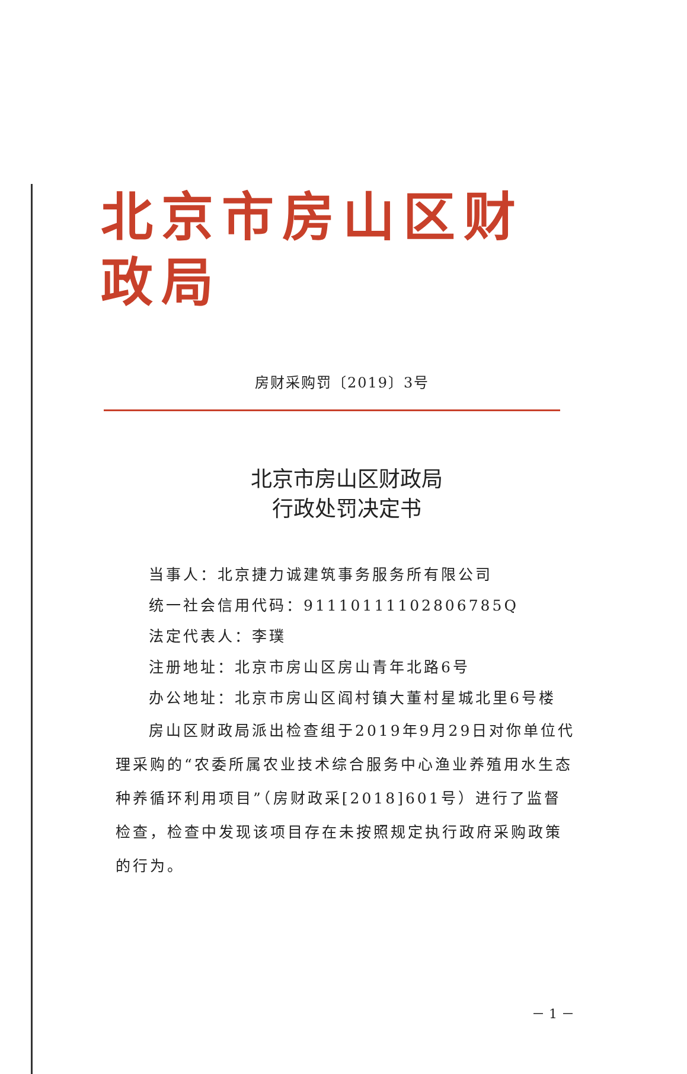北京市房山区财政局
房财采购罚〔2019〕3号
北京市房山区财政局
行政处罚决定书
当事人：北京捷力诚建筑事务服务所有限公司
统一社会信用代码：91110111102806785Q
法定代表人：李璞
注册地址：北京市房山区房山青年北路6号
办公地址：北京市房山区阎村镇大董村星城北里6号楼
房山区财政局派出检查组于2019年9月29日对你单位代理采购的“农委所属农业技术综合服务中心渔业养殖用水生态种养循环利用项目”（房财政采[2018]601号）进行了监督检查，检查中发现该项目存在未按照规定执行政府采购政策的行为。
－ 1 －